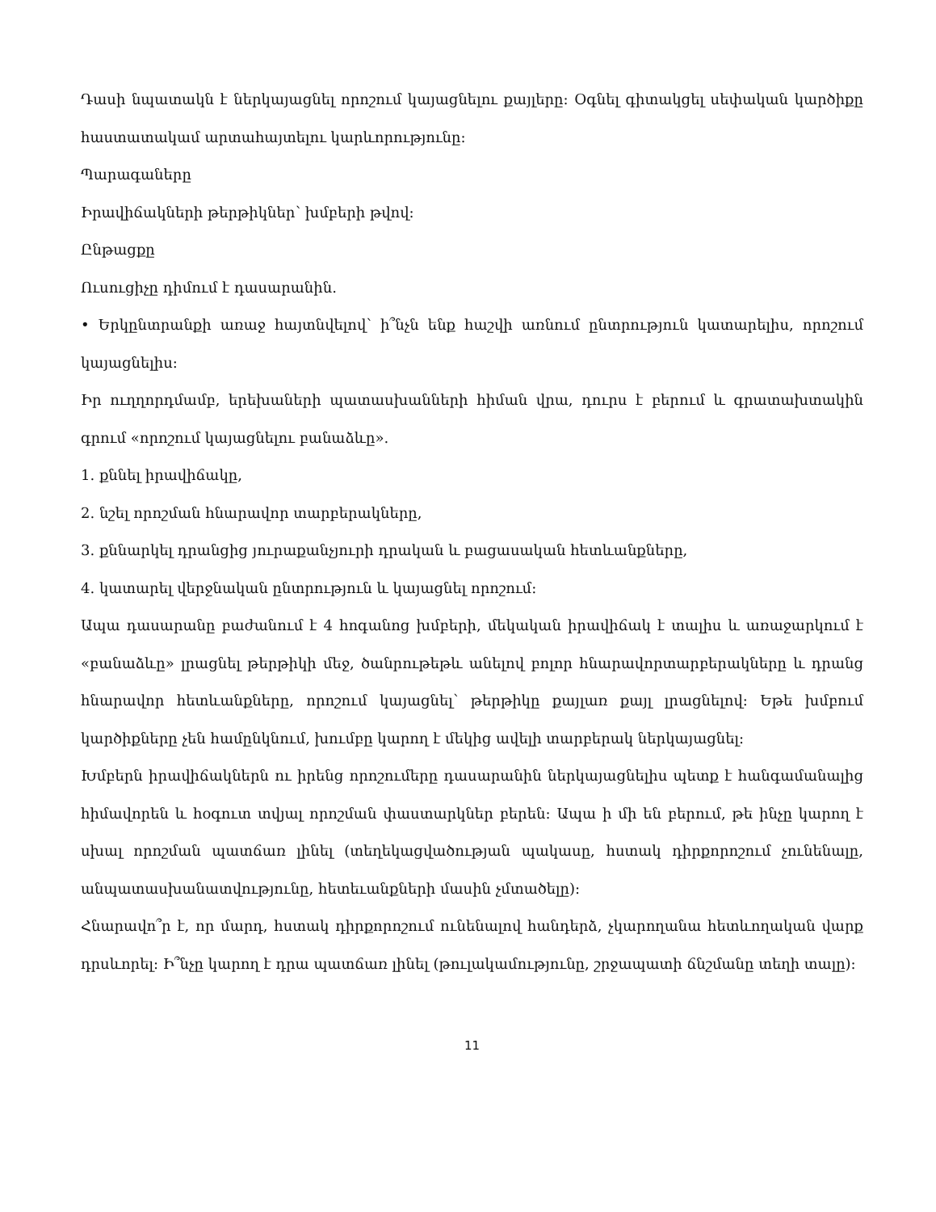Դասի նպատակն է ներկայացնել որոշում կայացնելու քայլերը: Օգնել գիտակցել սեփական կարծիքը հաստատակամ արտահայտելու կարևորությունը:
Պարագաները
Իրավիճակների թերթիկներ՝ խմբերի թվով:
Ընթացքը
Ուսուցիչը դիմում է դասարանին.
• Երկընտրանքի առաջ հայտնվելով՝ ի՞նչն ենք հաշվի առնում ընտրություն կատարելիս, որոշում կայացնելիս:
Իր ուղղորդմամբ, երեխաների պատասխանների հիման վրա, դուրս է բերում և գրատախտակին գրում «որոշում կայացնելու բանաձևը».
1. քննել իրավիճակը,
2. նշել որոշման հնարավոր տարբերակները,
3. քննարկել դրանցից յուրաքանչյուրի դրական և բացասական հետևանքները,
4. կատարել վերջնական ընտրություն և կայացնել որոշում:
Ապա դասարանը բաժանում է 4 հոգանոց խմբերի, մեկական իրավիճակ է տալիս և առաջարկում է «բանաձևը» լրացնել թերթիկի մեջ, ծանրութեթև անելով բոլոր հնարավորտարբերակները և դրանց հնարավոր հետևանքները, որոշում կայացնել՝ թերթիկը քայլառ քայլ լրացնելով: Եթե խմբում կարծիքները չեն համընկնում, խումբը կարող է մեկից ավելի տարբերակ ներկայացնել:
Խմբերն իրավիճակներն ու իրենց որոշումերը դասարանին ներկայացնելիս պետք է հանգամանալից հիմավորեն և հօգուտ տվյալ որոշման փաստարկներ բերեն: Ապա ի մի են բերում, թե ինչը կարող է սխալ որոշման պատճառ լինել (տեղեկացվածության պակասը, հստակ դիրքորոշում չունենալը, անպատասխանատվությունը, հետեւանքների մասին չմտածելը):
Հնարավո՞ր է, որ մարդ, հստակ դիրքորոշում ունենալով հանդերձ, չկարողանա հետևողական վարք դրսևորել: Ի՞նչը կարող է դրա պատճառ լինել (թուլակամությունը, շրջապատի ճնշմանը տեղի տալը):
11